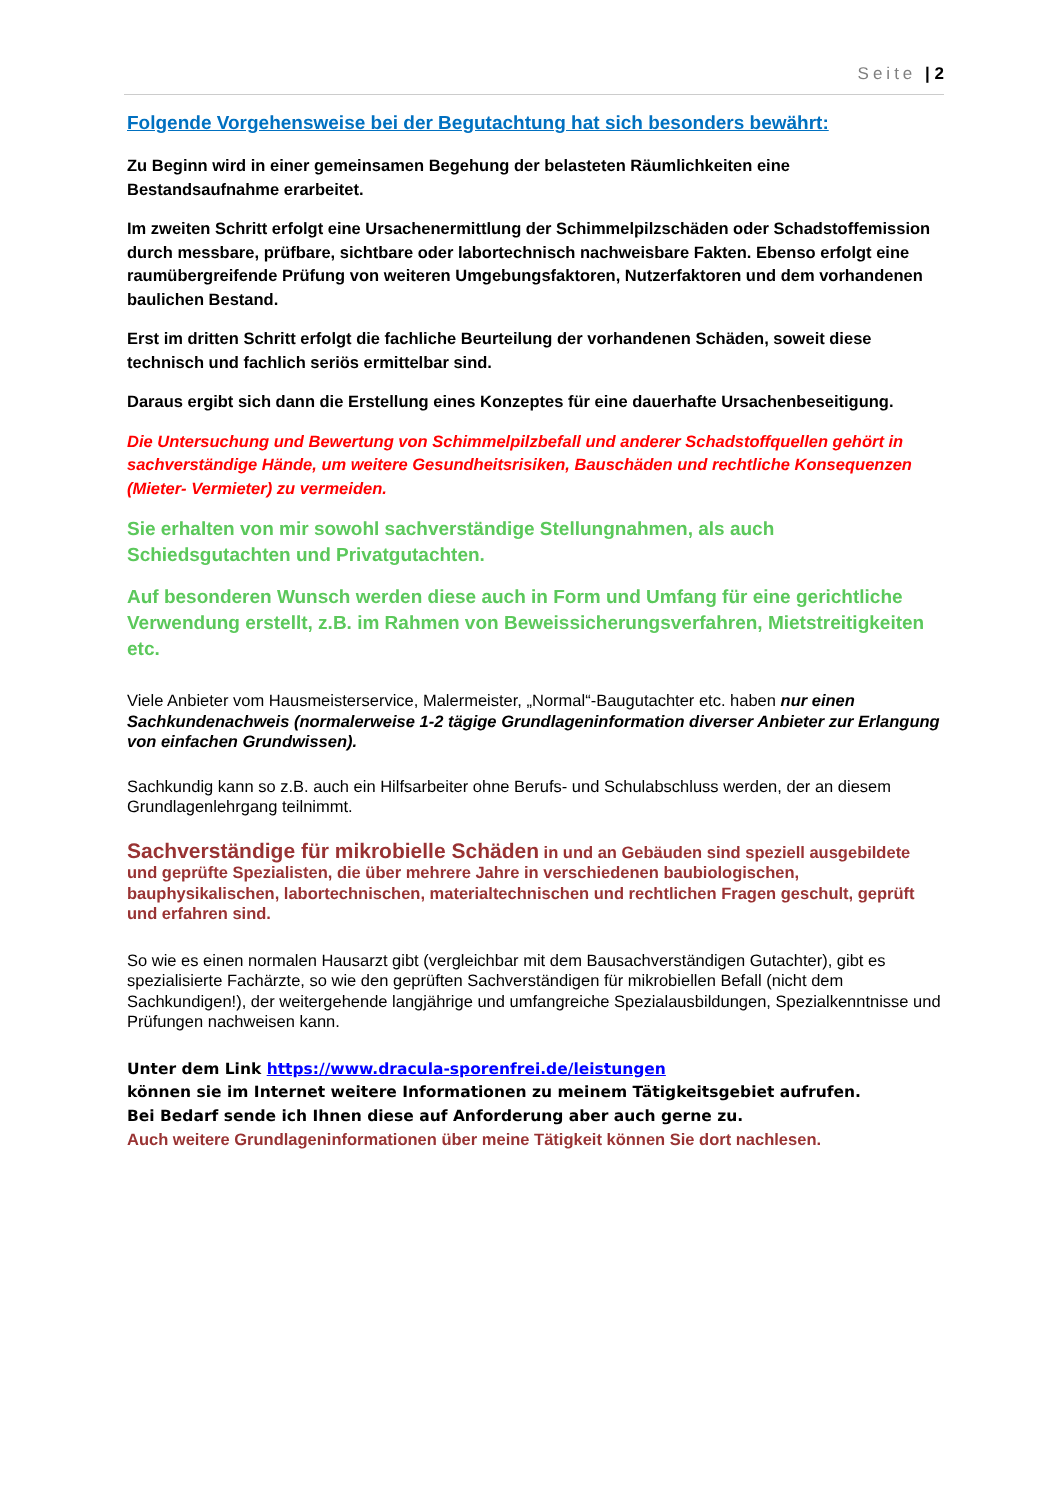Seite | 2
Folgende Vorgehensweise bei der Begutachtung hat sich besonders bewährt:
Zu Beginn wird in einer gemeinsamen Begehung der belasteten Räumlichkeiten eine Bestandsaufnahme erarbeitet.
Im zweiten Schritt erfolgt eine Ursachenermittlung der Schimmelpilzschäden oder Schadstoffemission durch messbare, prüfbare, sichtbare oder labortechnisch nachweisbare Fakten. Ebenso erfolgt eine raumübergreifende Prüfung von weiteren Umgebungsfaktoren, Nutzerfaktoren und dem vorhandenen baulichen Bestand.
Erst im dritten Schritt erfolgt die fachliche Beurteilung der vorhandenen Schäden, soweit diese technisch und fachlich seriös ermittelbar sind.
Daraus ergibt sich dann die Erstellung eines Konzeptes für eine dauerhafte Ursachenbeseitigung.
Die Untersuchung und Bewertung von Schimmelpilzbefall und anderer Schadstoffquellen gehört in sachverständige Hände, um weitere Gesundheitsrisiken, Bauschäden und rechtliche Konsequenzen (Mieter- Vermieter) zu vermeiden.
Sie erhalten von mir sowohl sachverständige Stellungnahmen, als auch Schiedsgutachten und Privatgutachten.
Auf besonderen Wunsch werden diese auch in Form und Umfang für eine gerichtliche Verwendung erstellt, z.B. im Rahmen von Beweissicherungsverfahren, Mietstreitigkeiten etc.
Viele Anbieter vom Hausmeisterservice, Malermeister, „Normal“-Baugutachter etc. haben nur einen Sachkundenachweis (normalerweise 1-2 tägige Grundlageninformation diverser Anbieter zur Erlangung von einfachen Grundwissen).
Sachkundig kann so z.B. auch ein Hilfsarbeiter ohne Berufs- und Schulabschluss werden, der an diesem Grundlagenlehrgang teilnimmt.
Sachverständige für mikrobielle Schäden in und an Gebäuden sind speziell ausgebildete und geprüfte Spezialisten, die über mehrere Jahre in verschiedenen baubiologischen, bauphysikalischen, labortechnischen, materialtechnischen und rechtlichen Fragen geschult, geprüft und erfahren sind.
So wie es einen normalen Hausarzt gibt (vergleichbar mit dem Bausachverständigen Gutachter), gibt es spezialisierte Fachärzte, so wie den geprüften Sachverständigen für mikrobiellen Befall (nicht dem Sachkundigen!), der weitergehende langjährige und umfangreiche Spezialausbildungen, Spezialkenntnisse und Prüfungen nachweisen kann.
Unter dem Link https://www.dracula-sporenfrei.de/leistungen
können sie im Internet weitere Informationen zu meinem Tätigkeitsgebiet aufrufen.
Bei Bedarf sende ich Ihnen diese auf Anforderung aber auch gerne zu.
Auch weitere Grundlageninformationen über meine Tätigkeit können Sie dort nachlesen.